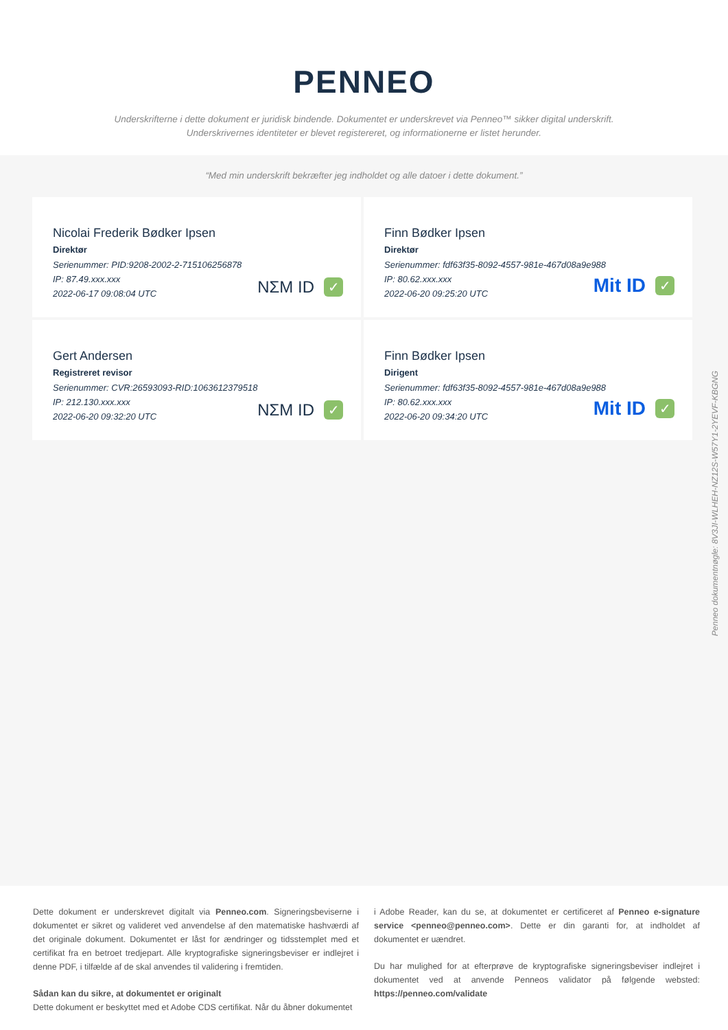PENNEO
Underskrifterne i dette dokument er juridisk bindende. Dokumentet er underskrevet via Penneo™ sikker digital underskrift.
Underskrivernes identiteter er blevet registereret, og informationerne er listet herunder.
“Med min underskrift bekræfter jeg indholdet og alle datoer i dette dokument.”
Nicolai Frederik Bødker Ipsen
Direktør
Serienummer: PID:9208-2002-2-715106256878
IP: 87.49.xxx.xxx
2022-06-17 09:08:04 UTC
NΣM ID ✓
Finn Bødker Ipsen
Direktør
Serienummer: fdf63f35-8092-4557-981e-467d08a9e988
IP: 80.62.xxx.xxx
2022-06-20 09:25:20 UTC
Mit ID ✓
Gert Andersen
Registreret revisor
Serienummer: CVR:26593093-RID:1063612379518
IP: 212.130.xxx.xxx
2022-06-20 09:32:20 UTC
NΣM ID ✓
Finn Bødker Ipsen
Dirigent
Serienummer: fdf63f35-8092-4557-981e-467d08a9e988
IP: 80.62.xxx.xxx
2022-06-20 09:34:20 UTC
Mit ID ✓
Penneo dokumentnøgle: 8V3JI-WLHEH-NZ12S-W57Y1-2YEVF-KBGNG
Dette dokument er underskrevet digitalt via Penneo.com. Signeringsbeviserne i dokumentet er sikret og valideret ved anvendelse af den matematiske hashværdi af det originale dokument. Dokumentet er låst for ændringer og tidsstemplet med et certifikat fra en betroet tredjepart. Alle kryptografiske signeringsbeviser er indlejret i denne PDF, i tilfælde af de skal anvendes til validering i fremtiden.
Sådan kan du sikre, at dokumentet er originalt
Dette dokument er beskyttet med et Adobe CDS certifikat. Når du åbner dokumentet
i Adobe Reader, kan du se, at dokumentet er certificeret af Penneo e-signature service <penneo@penneo.com>. Dette er din garanti for, at indholdet af dokumentet er uændret.
Du har mulighed for at efterprøve de kryptografiske signeringsbeviser indlejret i dokumentet ved at anvende Penneos validator på følgende websted: https://penneo.com/validate